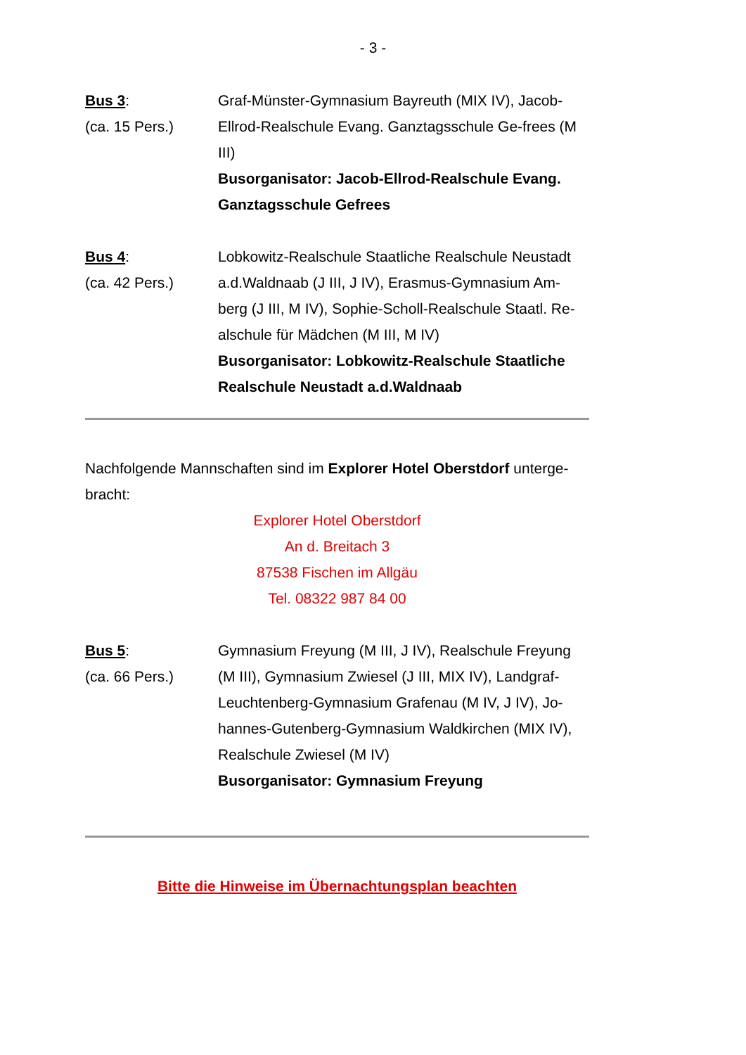- 3 -
Bus 3:
(ca. 15 Pers.)
Graf-Münster-Gymnasium Bayreuth (MIX IV), Jacob-Ellrod-Realschule Evang. Ganztagsschule Ge-frees (M III)
Busorganisator: Jacob-Ellrod-Realschule Evang. Ganztagsschule Gefrees
Bus 4:
(ca. 42 Pers.)
Lobkowitz-Realschule Staatliche Realschule Neustadt a.d.Waldnaab (J III, J IV), Erasmus-Gymnasium Am-berg (J III, M IV), Sophie-Scholl-Realschule Staatl. Re-alschule für Mädchen (M III, M IV)
Busorganisator: Lobkowitz-Realschule Staatliche Realschule Neustadt a.d.Waldnaab
Nachfolgende Mannschaften sind im Explorer Hotel Oberstdorf unterge-bracht:
Explorer Hotel Oberstdorf
An d. Breitach 3
87538 Fischen im Allgäu
Tel. 08322 987 84 00
Bus 5:
(ca. 66 Pers.)
Gymnasium Freyung (M III, J IV), Realschule Freyung (M III), Gymnasium Zwiesel (J III, MIX IV), Landgraf-Leuchtenberg-Gymnasium Grafenau (M IV, J IV), Jo-hannes-Gutenberg-Gymnasium Waldkirchen (MIX IV), Realschule Zwiesel (M IV)
Busorganisator: Gymnasium Freyung
Bitte die Hinweise im Übernachtungsplan beachten